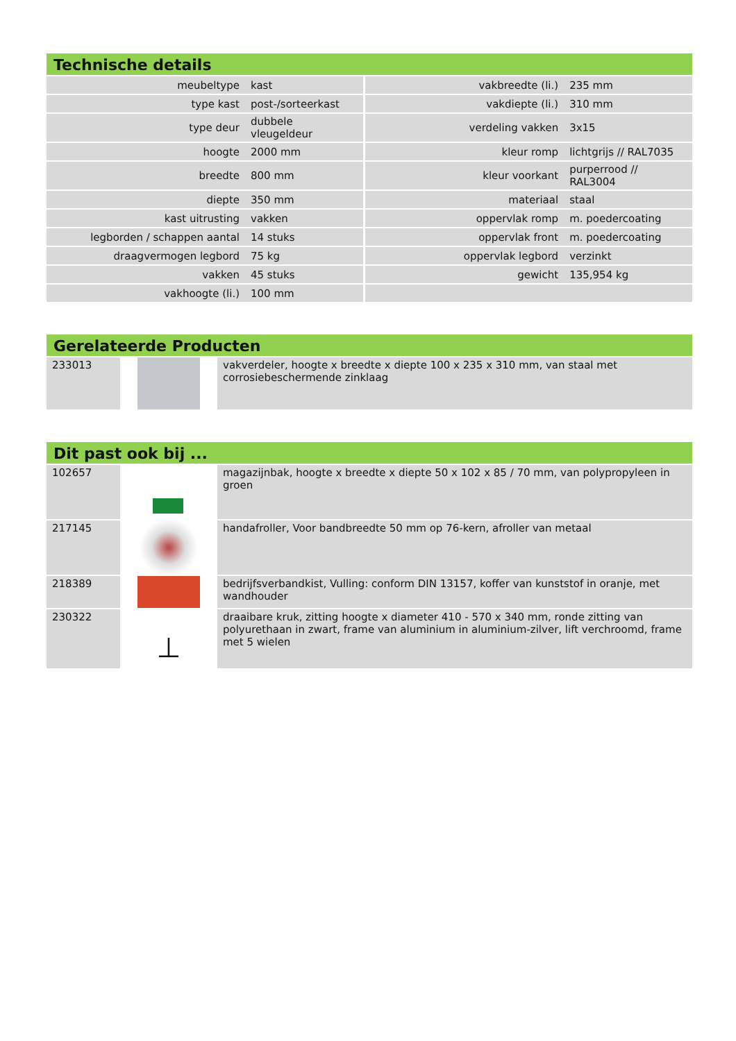Technische details
| meubeltype | kast | vakbreedte (li.) | 235 mm |
| type kast | post-/sorteerkast | vakdiepte (li.) | 310 mm |
| type deur | dubbele vleugeldeur | verdeling vakken | 3x15 |
| hoogte | 2000 mm | kleur romp | lichtgrijs // RAL7035 |
| breedte | 800 mm | kleur voorkant | purperrood // RAL3004 |
| diepte | 350 mm | materiaal | staal |
| kast uitrusting | vakken | oppervlak romp | m. poedercoating |
| legborden / schappen aantal | 14 stuks | oppervlak front | m. poedercoating |
| draagvermogen legbord | 75 kg | oppervlak legbord | verzinkt |
| vakken | 45 stuks | gewicht | 135,954 kg |
| vakhoogte (li.) | 100 mm | | |
Gerelateerde Producten
| 233013 | | vakverdeler, hoogte x breedte x diepte 100 x 235 x 310 mm, van staal met corrosiebeschermende zinklaag |
Dit past ook bij ...
| 102657 | | magazijnbak, hoogte x breedte x diepte 50 x 102 x 85 / 70 mm, van polypropyleen in groen |
| 217145 | | handafroller, Voor bandbreedte 50 mm op 76-kern, afroller van metaal |
| 218389 | | bedrijfsverbandkist, Vulling: conform DIN 13157, koffer van kunststof in oranje, met wandhouder |
| 230322 | ⊥ | draaibare kruk, zitting hoogte x diameter 410 - 570 x 340 mm, ronde zitting van polyurethaan in zwart, frame van aluminium in aluminium-zilver, lift verchroomd, frame met 5 wielen |